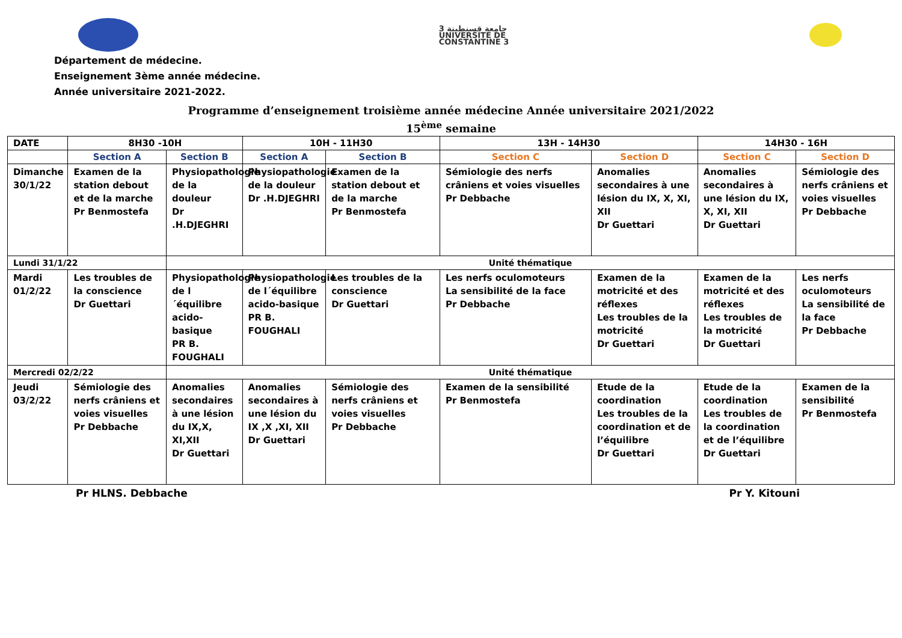جامعة قسنطينة 3
UNIVERSITE DE
CONSTANTINE 3
Département de médecine.
Enseignement 3ème année médecine.
Année universitaire 2021-2022.
Programme d’enseignement troisième année médecine Année universitaire 2021/2022
15<sup>ème</sup> semaine
| DATE | 8H30 -10H | | 10H - 11H30 | | 13H - 14H30 | | 14H30 - 16H | |
| --- | --- | --- | --- | --- | --- | --- | --- | --- |
| | Section A | Section B | Section A | Section B | Section C | Section D | Section C | Section D |
| Dimanche 30/1/22 | Examen de la station debout et de la marche Pr Benmostefa | Physiopathologie de la douleur Dr .H.DJEGHRI | Physiopathologie de la douleur Dr .H.DJEGHRI | Examen de la station debout et de la marche Pr Benmostefa | Sémiologie des nerfs crâniens et voies visuelles Pr Debbache | Anomalies secondaires à une lésion du IX, X, XI, XII Dr Guettari | Anomalies secondaires à une lésion du IX, X, XI, XII Dr Guettari | Sémiologie des nerfs crâniens et voies visuelles Pr Debbache |
| Lundi 31/1/22 | | Unité thématique | | | | | | |
| Mardi 01/2/22 | Les troubles de la conscience Dr Guettari | Physiopathologie de l´équilibre acido-basique PR B. FOUGHALI | Physiopathologie de l´équilibre acido-basique PR B. FOUGHALI | Les troubles de la conscience Dr Guettari | Les nerfs oculomoteurs La sensibilité de la face Pr Debbache | Examen de la motricité et des réflexes Les troubles de la motricité Dr Guettari | Examen de la motricité et des réflexes Les troubles de la motricité Dr Guettari | Les nerfs oculomoteurs La sensibilité de la face Pr Debbache |
| Mercredi 02/2/22 | | Unité thématique | | | | | | |
| Jeudi 03/2/22 | Sémiologie des nerfs crâniens et voies visuelles Pr Debbache | Anomalies secondaires à une lésion du IX,X, XI,XII Dr Guettari | Anomalies secondaires à une lésion du IX ,X ,XI, XII Dr Guettari | Sémiologie des nerfs crâniens et voies visuelles Pr Debbache | Examen de la sensibilité Pr Benmostefa | Etude de la coordination Les troubles de la coordination et de l’équilibre Dr Guettari | Etude de la coordination Les troubles de la coordination et de l’équilibre Dr Guettari | Examen de la sensibilité Pr Benmostefa |
Pr HLNS. Debbache Pr Y. Kitouni